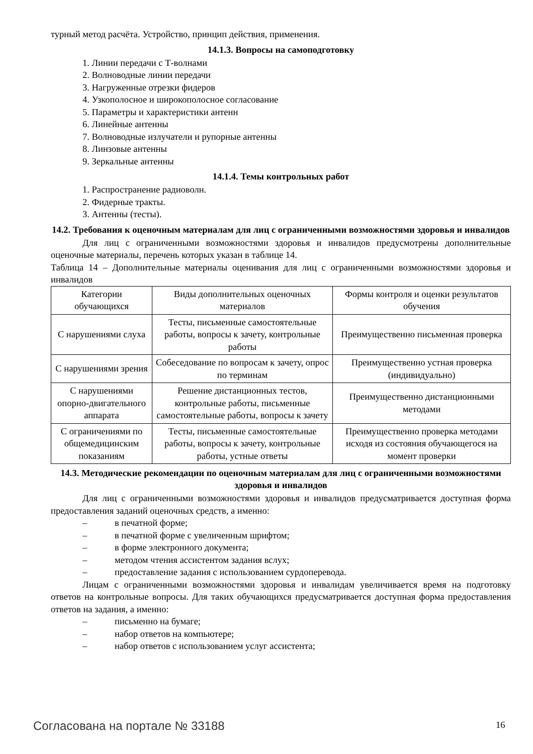турный метод расчёта. Устройство, принцип действия, применения.
14.1.3. Вопросы на самоподготовку
1. Линии передачи с Т-волнами
2. Волноводные линии передачи
3. Нагруженные отрезки фидеров
4. Узкополосное и широкополосное согласование
5. Параметры и характеристики антенн
6. Линейные антенны
7. Волноводные излучатели и рупорные антенны
8. Линзовые антенны
9. Зеркальные антенны
14.1.4. Темы контрольных работ
1. Распространение радиоволн.
2. Фидерные тракты.
3. Антенны (тесты).
14.2. Требования к оценочным материалам для лиц с ограниченными возможностями здоровья и инвалидов
Для лиц с ограниченными возможностями здоровья и инвалидов предусмотрены дополнительные оценочные материалы, перечень которых указан в таблице 14.
Таблица 14 – Дополнительные материалы оценивания для лиц с ограниченными возможностями здоровья и инвалидов
| Категории обучающихся | Виды дополнительных оценочных материалов | Формы контроля и оценки результатов обучения |
| С нарушениями слуха | Тесты, письменные самостоятельные работы, вопросы к зачету, контрольные работы | Преимущественно письменная проверка |
| С нарушениями зрения | Собеседование по вопросам к зачету, опрос по терминам | Преимущественно устная проверка (индивидуально) |
| С нарушениями опорно-двигательного аппарата | Решение дистанционных тестов, контрольные работы, письменные самостоятельные работы, вопросы к зачету | Преимущественно дистанционными методами |
| С ограничениями по общемедицинским показаниям | Тесты, письменные самостоятельные работы, вопросы к зачету, контрольные работы, устные ответы | Преимущественно проверка методами исходя из состояния обучающегося на момент проверки |
14.3. Методические рекомендации по оценочным материалам для лиц с ограниченными возможностями здоровья и инвалидов
Для лиц с ограниченными возможностями здоровья и инвалидов предусматривается доступная форма предоставления заданий оценочных средств, а именно:
– в печатной форме;
– в печатной форме с увеличенным шрифтом;
– в форме электронного документа;
– методом чтения ассистентом задания вслух;
– предоставление задания с использованием сурдоперевода.
Лицам с ограниченными возможностями здоровья и инвалидам увеличивается время на подготовку ответов на контрольные вопросы. Для таких обучающихся предусматривается доступная форма предоставления ответов на задания, а именно:
– письменно на бумаге;
– набор ответов на компьютере;
– набор ответов с использованием услуг ассистента;
Согласована на портале № 33188 16